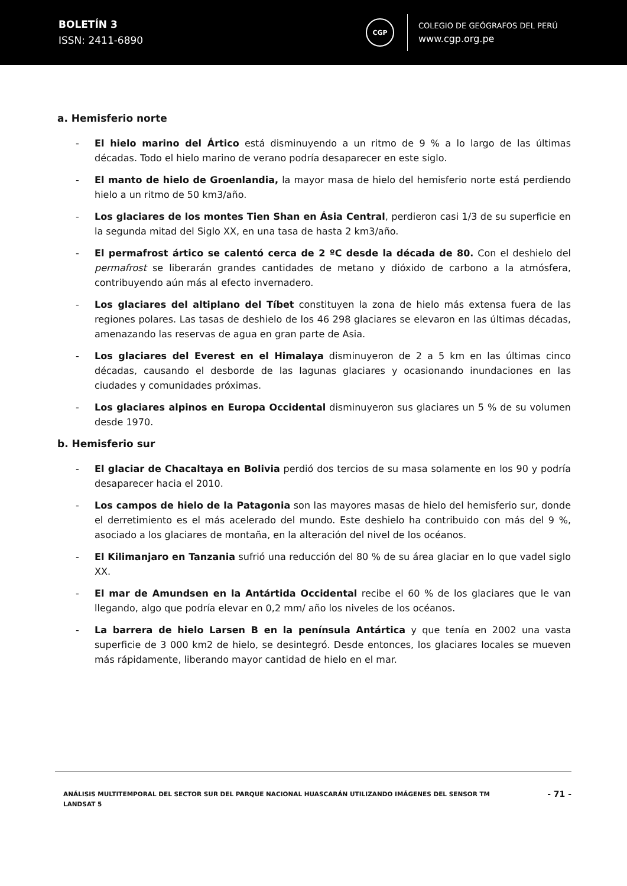BOLETÍN 3
ISSN: 2411-6890
CGP
COLEGIO DE GEÓGRAFOS DEL PERÚ
www.cgp.org.pe
a. Hemisferio norte
- El hielo marino del Ártico está disminuyendo a un ritmo de 9 % a lo largo de las últimas décadas. Todo el hielo marino de verano podría desaparecer en este siglo.
- El manto de hielo de Groenlandia, la mayor masa de hielo del hemisferio norte está perdiendo hielo a un ritmo de 50 km3/año.
- Los glaciares de los montes Tien Shan en Ásia Central, perdieron casi 1/3 de su superficie en la segunda mitad del Siglo XX, en una tasa de hasta 2 km3/año.
- El permafrost ártico se calentó cerca de 2 ºC desde la década de 80. Con el deshielo del permafrost se liberarán grandes cantidades de metano y dióxido de carbono a la atmósfera, contribuyendo aún más al efecto invernadero.
- Los glaciares del altiplano del Tíbet constituyen la zona de hielo más extensa fuera de las regiones polares. Las tasas de deshielo de los 46 298 glaciares se elevaron en las últimas décadas, amenazando las reservas de agua en gran parte de Asia.
- Los glaciares del Everest en el Himalaya disminuyeron de 2 a 5 km en las últimas cinco décadas, causando el desborde de las lagunas glaciares y ocasionando inundaciones en las ciudades y comunidades próximas.
- Los glaciares alpinos en Europa Occidental disminuyeron sus glaciares un 5 % de su volumen desde 1970.
b. Hemisferio sur
- El glaciar de Chacaltaya en Bolivia perdió dos tercios de su masa solamente en los 90 y podría desaparecer hacia el 2010.
- Los campos de hielo de la Patagonia son las mayores masas de hielo del hemisferio sur, donde el derretimiento es el más acelerado del mundo. Este deshielo ha contribuido con más del 9 %, asociado a los glaciares de montaña, en la alteración del nivel de los océanos.
- El Kilimanjaro en Tanzania sufrió una reducción del 80 % de su área glaciar en lo que vadel siglo XX.
- El mar de Amundsen en la Antártida Occidental recibe el 60 % de los glaciares que le van llegando, algo que podría elevar en 0,2 mm/ año los niveles de los océanos.
- La barrera de hielo Larsen B en la península Antártica y que tenía en 2002 una vasta superficie de 3 000 km2 de hielo, se desintegró. Desde entonces, los glaciares locales se mueven más rápidamente, liberando mayor cantidad de hielo en el mar.
ANÁLISIS MULTITEMPORAL DEL SECTOR SUR DEL PARQUE NACIONAL HUASCARÁN UTILIZANDO IMÁGENES DEL SENSOR TM LANDSAT 5
- 71 -